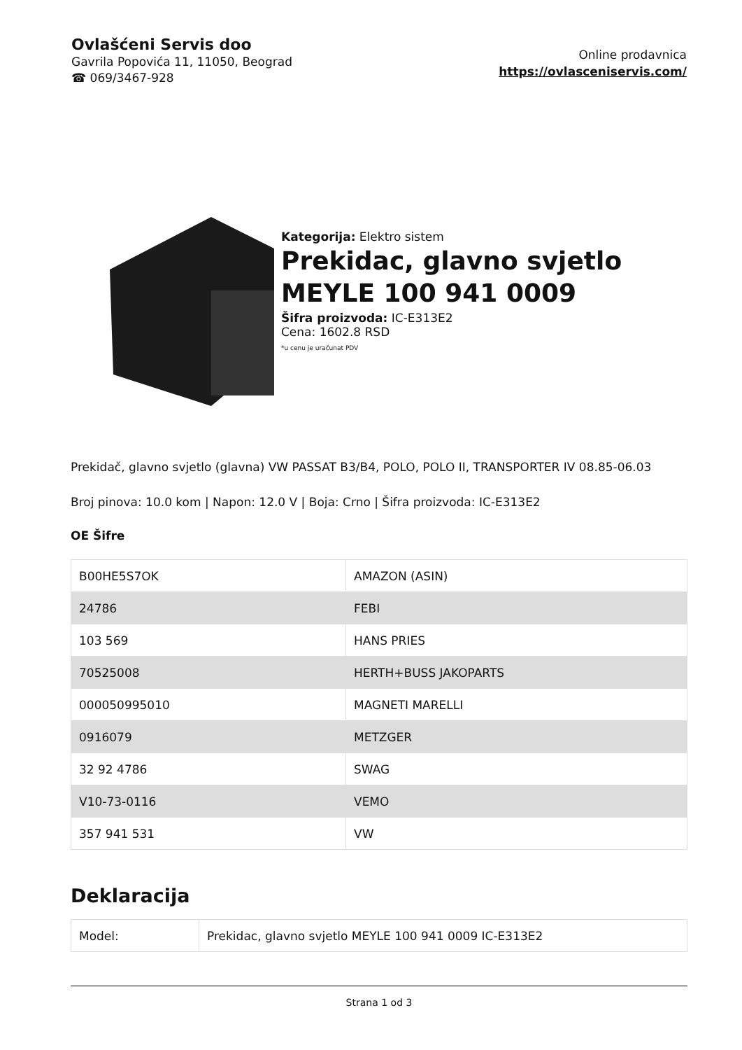Ovlašćeni Servis doo
Gavrila Popovića 11, 11050, Beograd
☎ 069/3467-928
Online prodavnica
https://ovlasceniservis.com/
Kategorija: Elektro sistem
Prekidac, glavno svjetlo MEYLE 100 941 0009
Šifra proizvoda: IC-E313E2
Cena: 1602.8 RSD
*u cenu je uračunat PDV
Prekidač, glavno svjetlo (glavna) VW PASSAT B3/B4, POLO, POLO II, TRANSPORTER IV 08.85-06.03
Broj pinova: 10.0 kom | Napon: 12.0 V | Boja: Crno | Šifra proizvoda: IC-E313E2
OE Šifre
| B00HE5S7OK | AMAZON (ASIN) |
| 24786 | FEBI |
| 103 569 | HANS PRIES |
| 70525008 | HERTH+BUSS JAKOPARTS |
| 000050995010 | MAGNETI MARELLI |
| 0916079 | METZGER |
| 32 92 4786 | SWAG |
| V10-73-0116 | VEMO |
| 357 941 531 | VW |
Deklaracija
| Model: | Prekidac, glavno svjetlo MEYLE 100 941 0009 IC-E313E2 |
Strana 1 od 3